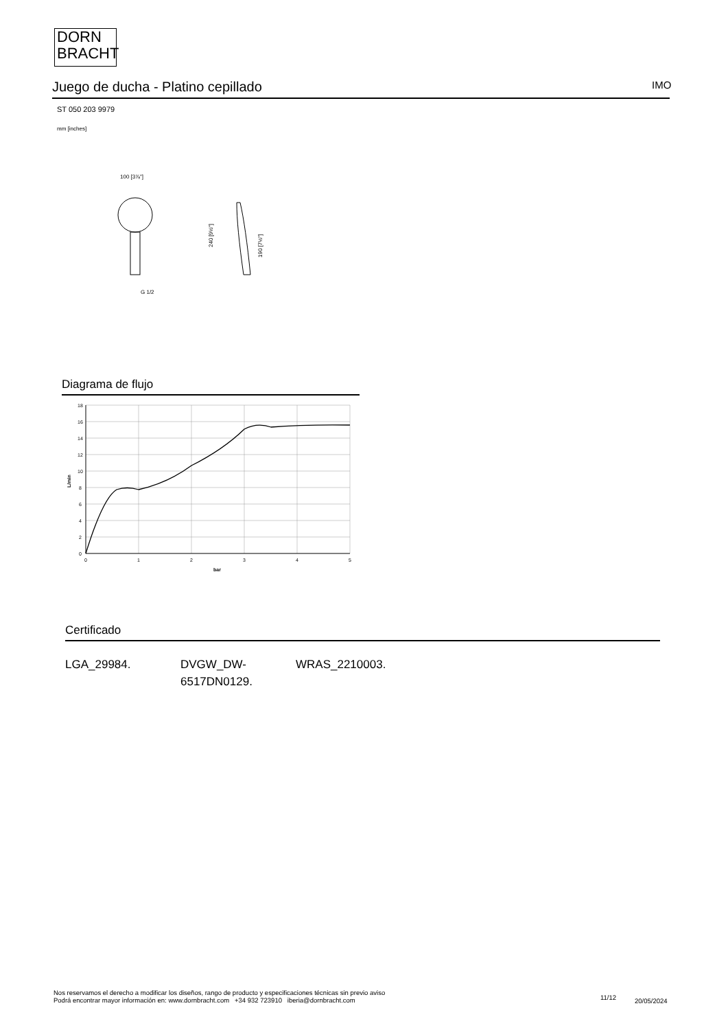DORN
BRACHT
Juego de ducha - Platino cepillado IMO
ST 050 203 9979
mm [inches]
100 [3⅞"]
G 1/2
240 [9½"]
190 [7½"]
Diagrama de flujo
18
16
14
12
10
8
6
4
2
0
0
1
2
3
4
5
bar
L/min
Certificado
LGA_29984. DVGW_DW-
6517DN0129.
WRAS_2210003.
Nos reservamos el derecho a modificar los diseños, rango de producto y especificaciones técnicas sin previo aviso
Podrá encontrar mayor información en: www.dornbracht.com +34 932 723910 iberia@dornbracht.com
11/12 20/05/2024